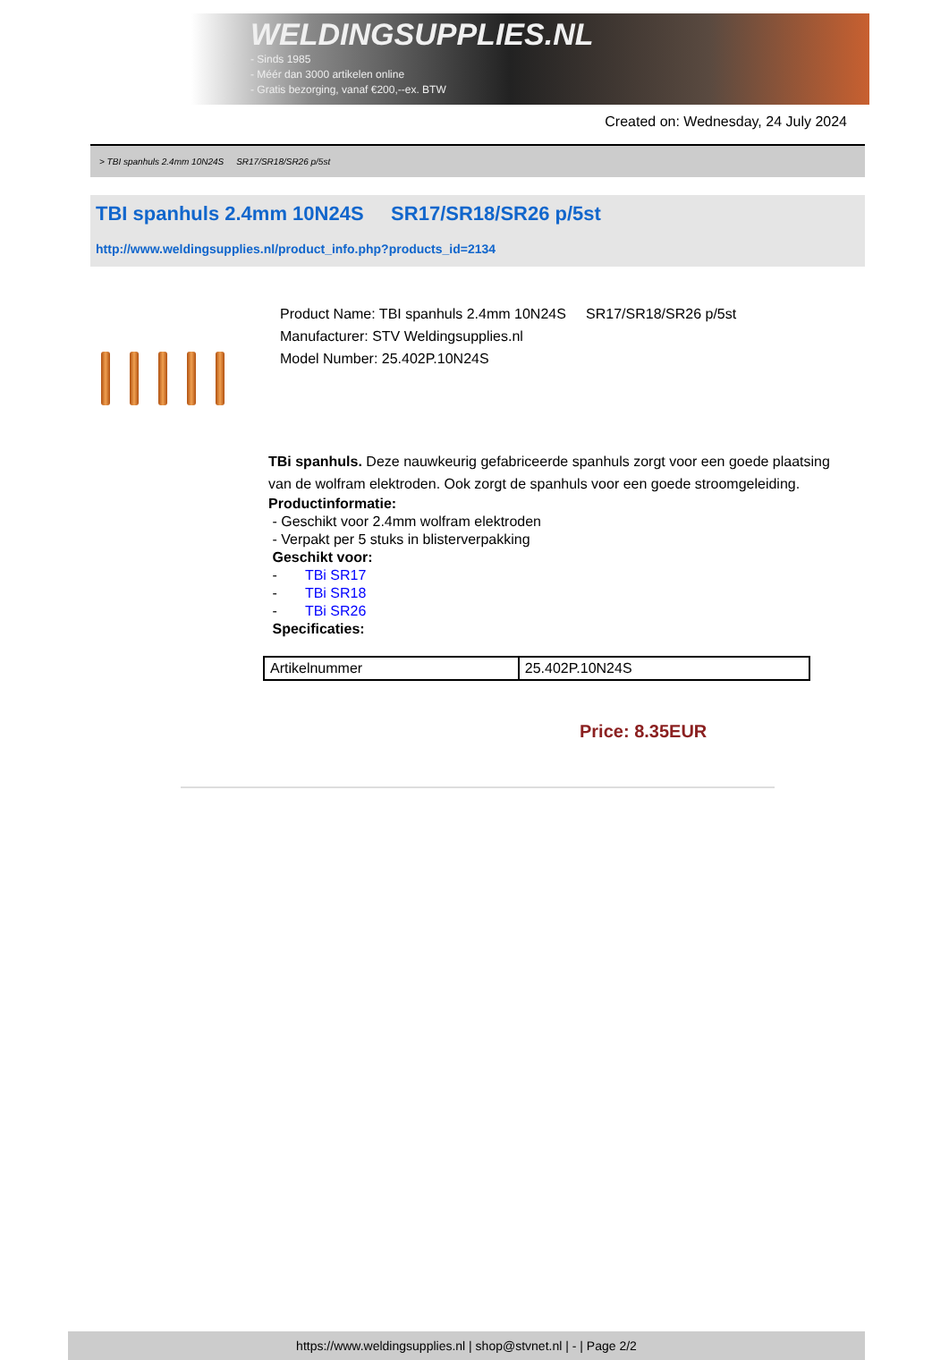WELDINGSUPPLIES.NL
- Sinds 1985
- Méér dan 3000 artikelen online
- Gratis bezorging, vanaf €200,--ex. BTW
Created on: Wednesday, 24 July 2024
> TBI spanhuls 2.4mm 10N24S SR17/SR18/SR26 p/5st
TBI spanhuls 2.4mm 10N24S SR17/SR18/SR26 p/5st
http://www.weldingsupplies.nl/product_info.php?products_id=2134
Product Name: TBI spanhuls 2.4mm 10N24S SR17/SR18/SR26 p/5st
Manufacturer: STV Weldingsupplies.nl
Model Number: 25.402P.10N24S
TBi spanhuls. Deze nauwkeurig gefabriceerde spanhuls zorgt voor een goede plaatsing van de wolfram elektroden. Ook zorgt de spanhuls voor een goede stroomgeleiding.
Productinformatie:
- Geschikt voor 2.4mm wolfram elektroden
- Verpakt per 5 stuks in blisterverpakking
Geschikt voor:
- TBi SR17
- TBi SR18
- TBi SR26
Specificaties:
| Artikelnummer | 25.402P.10N24S |
Price: 8.35EUR
https://www.weldingsupplies.nl | shop@stvnet.nl | - | Page 2/2